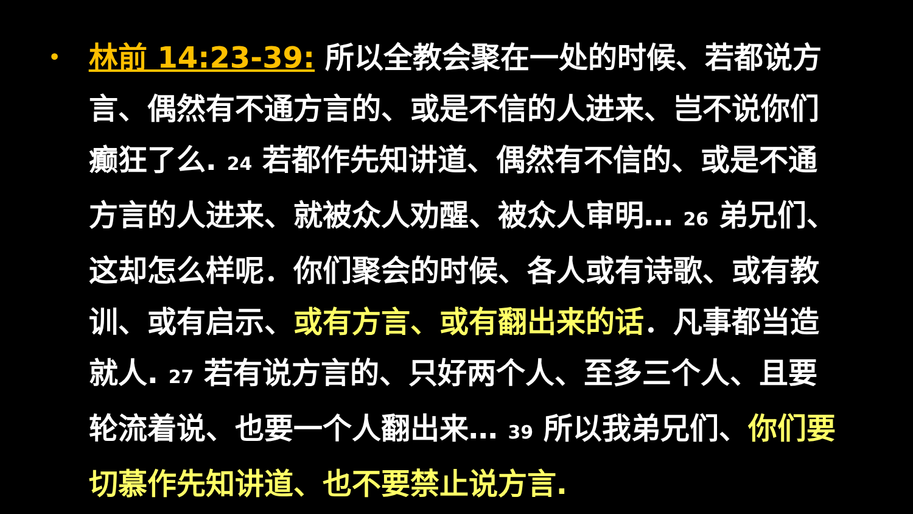•
林前 14:23-39: 所以全教会聚在一处的时候、若都说方言、偶然有不通方言的、或是不信的人进来、岂不说你们癫狂了么. 24 若都作先知讲道、偶然有不信的、或是不通方言的人进来、就被众人劝醒、被众人审明… 26 弟兄们、这却怎么样呢．你们聚会的时候、各人或有诗歌、或有教训、或有启示、或有方言、或有翻出来的话．凡事都当造就人. 27 若有说方言的、只好两个人、至多三个人、且要轮流着说、也要一个人翻出来… 39 所以我弟兄们、你们要切慕作先知讲道、也不要禁止说方言.